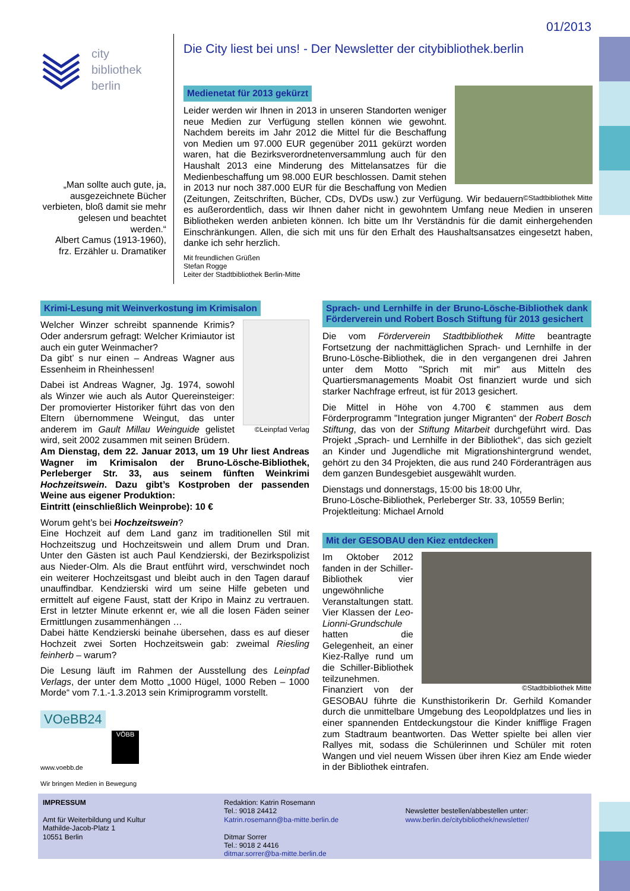01/2013
city
bibliothek
berlin
„Man sollte auch gute, ja, ausgezeichnete Bücher verbieten, bloß damit sie mehr gelesen und beachtet werden.“
Albert Camus (1913-1960), frz. Erzähler u. Dramatiker
Die City liest bei uns! - Der Newsletter der citybibliothek.berlin
Medienetat für 2013 gekürzt
Leider werden wir Ihnen in 2013 in unseren Standorten weniger neue Medien zur Verfügung stellen können wie gewohnt. Nachdem bereits im Jahr 2012 die Mittel für die Beschaffung von Medien um 97.000 EUR gegenüber 2011 gekürzt worden waren, hat die Bezirksverordnetenversammlung auch für den Haushalt 2013 eine Minderung des Mittelansatzes für die Medienbeschaffung um 98.000 EUR beschlossen. Damit stehen in 2013 nur noch 387.000 EUR für die Beschaffung von Medien (Zeitungen, Zeitschriften, Bücher, CDs, DVDs usw.) zur Verfügung. ©Stadtbibliothek Mitte Wir bedauern es außerordentlich, dass wir Ihnen daher nicht in gewohntem Umfang neue Medien in unseren Bibliotheken werden anbieten können. Ich bitte um Ihr Verständnis für die damit einhergehenden Einschränkungen. Allen, die sich mit uns für den Erhalt des Haushaltsansatzes eingesetzt haben, danke ich sehr herzlich.
Mit freundlichen Grüßen
Stefan Rogge
Leiter der Stadtbibliothek Berlin-Mitte
Krimi-Lesung mit Weinverkostung im Krimisalon
©Leinpfad Verlag
Welcher Winzer schreibt spannende Krimis? Oder andersrum gefragt: Welcher Krimiautor ist auch ein guter Weinmacher?
Da gibt’ s nur einen – Andreas Wagner aus Essenheim in Rheinhessen!
Dabei ist Andreas Wagner, Jg. 1974, sowohl als Winzer wie auch als Autor Quereinsteiger: Der promovierter Historiker führt das von den Eltern übernommene Weingut, das unter anderem im Gault Millau Weinguide gelistet wird, seit 2002 zusammen mit seinen Brüdern.
Am Dienstag, dem 22. Januar 2013, um 19 Uhr liest Andreas Wagner im Krimisalon der Bruno-Lösche-Bibliothek, Perleberger Str. 33, aus seinem fünften Weinkrimi Hochzeitswein. Dazu gibt’s Kostproben der passenden Weine aus eigener Produktion:
Eintritt (einschließlich Weinprobe): 10 €
Worum geht’s bei Hochzeitswein?
Eine Hochzeit auf dem Land ganz im traditionellen Stil mit Hochzeitszug und Hochzeitswein und allem Drum und Dran. Unter den Gästen ist auch Paul Kendzierski, der Bezirkspolizist aus Nieder-Olm. Als die Braut entführt wird, verschwindet noch ein weiterer Hochzeitsgast und bleibt auch in den Tagen darauf unauffindbar. Kendzierski wird um seine Hilfe gebeten und ermittelt auf eigene Faust, statt der Kripo in Mainz zu vertrauen. Erst in letzter Minute erkennt er, wie all die losen Fäden seiner Ermittlungen zusammenhängen …
Dabei hätte Kendzierski beinahe übersehen, dass es auf dieser Hochzeit zwei Sorten Hochzeitswein gab: zweimal Riesling feinherb – warum?
Die Lesung läuft im Rahmen der Ausstellung des Leinpfad Verlags, der unter dem Motto „1000 Hügel, 1000 Reben – 1000 Morde“ vom 7.1.-1.3.2013 sein Krimiprogramm vorstellt.
VOeBB24
VÖBB
www.voebb.de
Wir bringen Medien in Bewegung
Sprach- und Lernhilfe in der Bruno-Lösche-Bibliothek dank Förderverein und Robert Bosch Stiftung für 2013 gesichert
Die vom Förderverein Stadtbibliothek Mitte beantragte Fortsetzung der nachmittäglichen Sprach- und Lernhilfe in der Bruno-Lösche-Bibliothek, die in den vergangenen drei Jahren unter dem Motto "Sprich mit mir" aus Mitteln des Quartiersmanagements Moabit Ost finanziert wurde und sich starker Nachfrage erfreut, ist für 2013 gesichert.
Die Mittel in Höhe von 4.700 € stammen aus dem Förderprogramm "Integration junger Migranten“ der Robert Bosch Stiftung, das von der Stiftung Mitarbeit durchgeführt wird. Das Projekt „Sprach- und Lernhilfe in der Bibliothek“, das sich gezielt an Kinder und Jugendliche mit Migrationshintergrund wendet, gehört zu den 34 Projekten, die aus rund 240 Förderanträgen aus dem ganzen Bundesgebiet ausgewählt wurden.
Dienstags und donnerstags, 15:00 bis 18:00 Uhr,
Bruno-Lösche-Bibliothek, Perleberger Str. 33, 10559 Berlin;
Projektleitung: Michael Arnold
Mit der GESOBAU den Kiez entdecken
©Stadtbibliothek Mitte
Im Oktober 2012 fanden in der Schiller-Bibliothek vier ungewöhnliche Veranstaltungen statt. Vier Klassen der Leo-Lionni-Grundschule hatten die Gelegenheit, an einer Kiez-Rallye rund um die Schiller-Bibliothek teilzunehmen. Finanziert von der GESOBAU führte die Kunsthistorikerin Dr. Gerhild Komander durch die unmittelbare Umgebung des Leopoldplatzes und lies in einer spannenden Entdeckungstour die Kinder knifflige Fragen zum Stadtraum beantworten. Das Wetter spielte bei allen vier Rallyes mit, sodass die Schülerinnen und Schüler mit roten Wangen und viel neuem Wissen über ihren Kiez am Ende wieder in der Bibliothek eintrafen.
IMPRESSUM
Amt für Weiterbildung und Kultur
Mathilde-Jacob-Platz 1
10551 Berlin
Redaktion: Katrin Rosemann
Tel.: 9018 24412
Katrin.rosemann@ba-mitte.berlin.de
Ditmar Sorrer
Tel.: 9018 2 4416
ditmar.sorrer@ba-mitte.berlin.de
Newsletter bestellen/abbestellen unter:
www.berlin.de/citybibliothek/newsletter/